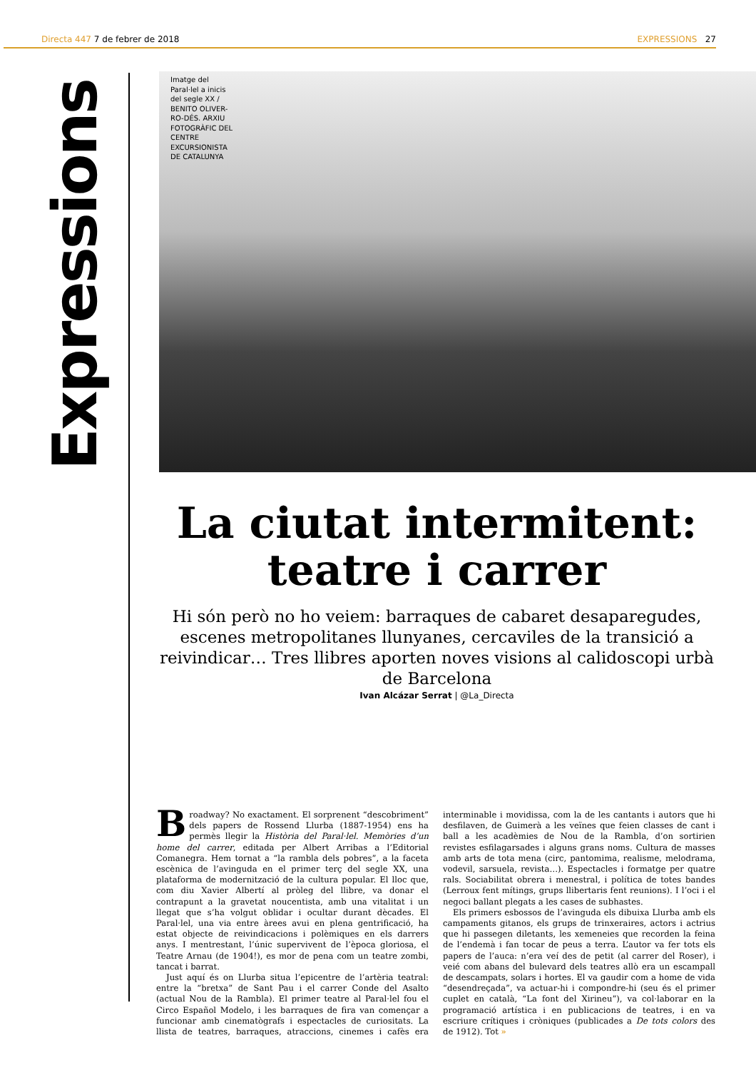Directa 447 7 de febrer de 2018 EXPRESSIONS 27
Expressions
Imatge del Paral·lel a inicis del segle XX / BENITO OLIVER-RO-DÉS. ARXIU FOTOGRÀFIC DEL CENTRE EXCURSIONISTA DE CATALUNYA
La ciutat intermitent: teatre i carrer
Hi són però no ho veiem: barraques de cabaret desaparegudes, escenes metropolitanes llunyanes, cercaviles de la transició a reivindicar… Tres llibres aporten noves visions al calidoscopi urbà de Barcelona
Ivan Alcázar Serrat | @La_Directa
Broadway? No exactament. El sorprenent “descobriment” dels papers de Rossend Llurba (1887-1954) ens ha permès llegir la Història del Paral·lel. Memòries d’un home del carrer, editada per Albert Arribas a l’Editorial Comanegra. Hem tornat a “la rambla dels pobres”, a la faceta escènica de l’avinguda en el primer terç del segle XX, una plataforma de modernització de la cultura popular. El lloc que, com diu Xavier Albertí al pròleg del llibre, va donar el contrapunt a la gravetat noucentista, amb una vitalitat i un llegat que s’ha volgut oblidar i ocultar durant dècades. El Paral·lel, una via entre àrees avui en plena gentrificació, ha estat objecte de reivindicacions i polèmiques en els darrers anys. I mentrestant, l’únic supervivent de l’època gloriosa, el Teatre Arnau (de 1904!), es mor de pena com un teatre zombi, tancat i barrat.
Just aquí és on Llurba situa l’epicentre de l’artèria teatral: entre la “bretxa” de Sant Pau i el carrer Conde del Asalto (actual Nou de la Rambla). El primer teatre al Paral·lel fou el Circo Español Modelo, i les barraques de fira van començar a funcionar amb cinematògrafs i espectacles de curiositats. La llista de teatres, barraques, atraccions, cinemes i cafès era interminable i movidissa, com la de les cantants i autors que hi desfilaven, de Guimerà a les veïnes que feien classes de cant i ball a les acadèmies de Nou de la Rambla, d’on sortirien revistes esfilagarsades i alguns grans noms. Cultura de masses amb arts de tota mena (circ, pantomima, realisme, melodrama, vodevil, sarsuela, revista…). Espectacles i formatge per quatre rals. Sociabilitat obrera i menestral, i política de totes bandes (Lerroux fent mítings, grups llibertaris fent reunions). I l’oci i el negoci ballant plegats a les cases de subhastes.
Els primers esbossos de l’avinguda els dibuixa Llurba amb els campaments gitanos, els grups de trinxeraires, actors i actrius que hi passegen diletants, les xemeneies que recorden la feina de l’endemà i fan tocar de peus a terra. L’autor va fer tots els papers de l’auca: n’era veí des de petit (al carrer del Roser), i veié com abans del bulevard dels teatres allò era un escampall de descampats, solars i hortes. El va gaudir com a home de vida “desendreçada”, va actuar-hi i compondre-hi (seu és el primer cuplet en català, “La font del Xirineu”), va col·laborar en la programació artística i en publicacions de teatres, i en va escriure crítiques i cròniques (publicades a De tots colors des de 1912). Tot »